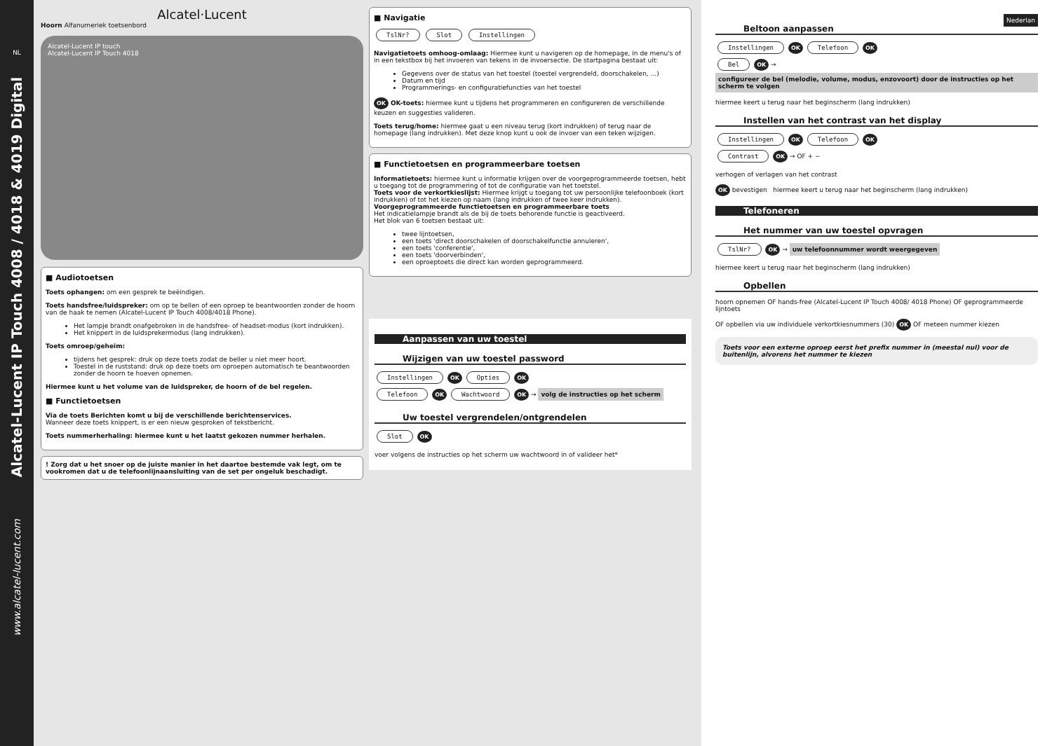NL
Alcatel-Lucent IP Touch 4008 / 4018 & 4019 Digital
www.alcatel-lucent.com
Alcatel·Lucent
Hoorn Alfanumeriek toetsenbord
Alcatel-Lucent IP touch
Alcatel-Lucent IP Touch 4018
■ Audiotoetsen
Toets ophangen: om een gesprek te beëindigen.
Toets handsfree/luidspreker: om op te bellen of een oproep te beantwoorden zonder de hoorn van de haak te nemen (Alcatel-Lucent IP Touch 4008/4018 Phone).
Het lampje brandt onafgebroken in de handsfree- of headset-modus (kort indrukken).
Het knippert in de luidsprekermodus (lang indrukken).
Toets omroep/geheim:
tijdens het gesprek: druk op deze toets zodat de beller u niet meer hoort.
Toestel in de ruststand: druk op deze toets om oproepen automatisch te beantwoorden zonder de hoorn te hoeven opnemen.
Hiermee kunt u het volume van de luidspreker, de hoorn of de bel regelen.
■ Functietoetsen
Via de toets Berichten komt u bij de verschillende berichtenservices.
Wanneer deze toets knippert, is er een nieuw gesproken of tekstbericht.
Toets nummerherhaling: hiermee kunt u het laatst gekozen nummer herhalen.
! Zorg dat u het snoer op de juiste manier in het daartoe bestemde vak legt, om te vookromen dat u de telefoonlijnaansluiting van de set per ongeluk beschadigt.
■ Navigatie
TslNr? Slot Instellingen
Navigatietoets omhoog-omlaag: Hiermee kunt u navigeren op de homepage, in de menu's of in een tekstbox bij het invoeren van tekens in de invoersectie. De startpagina bestaat uit:
Gegevens over de status van het toestel (toestel vergrendeld, doorschakelen, ...)
Datum en tijd
Programmerings- en configuratiefuncties van het toestel
OK OK-toets: hiermee kunt u tijdens het programmeren en configureren de verschillende keuzen en suggesties valideren.
Toets terug/home: hiermee gaat u een niveau terug (kort indrukken) of terug naar de homepage (lang indrukken). Met deze knop kunt u ook de invoer van een teken wijzigen.
■ Functietoetsen en programmeerbare toetsen
Informatietoets: hiermee kunt u informatie krijgen over de voorgeprogrammeerde toetsen, hebt u toegang tot de programmering of tot de configuratie van het toetstel.
Toets voor de verkortkieslijst: Hiermee krijgt u toegang tot uw persoonlijke telefoonboek (kort indrukken) of tot het kiezen op naam (lang indrukken of twee keer indrukken).
Voorgeprogrammeerde functietoetsen en programmeerbare toets
Het indicatielampje brandt als de bij de toets behorende functie is geactiveerd.
Het blok van 6 toetsen bestaat uit:
twee lijntoetsen,
een toets 'direct doorschakelen of doorschakelfunctie annuleren',
een toets 'conferentie',
een toets 'doorverbinden',
een oproeptoets die direct kan worden geprogrammeerd.
Aanpassen van uw toestel
Wijzigen van uw toestel password
Instellingen OK Opties OK
Telefoon OK Wachtwoord OK → volg de instructies op het scherm
Uw toestel vergrendelen/ontgrendelen
Slot OK
voer volgens de instructies op het scherm uw wachtwoord in of valideer het*
Nederlan
Beltoon aanpassen
Instellingen OK Telefoon OK
Bel OK → configureer de bel (melodie, volume, modus, enzovoort) door de instructies op het scherm te volgen
hiermee keert u terug naar het beginscherm (lang indrukken)
Instellen van het contrast van het display
Instellingen OK Telefoon OK
Contrast OK → OF + −
verhogen of verlagen van het contrast
OK bevestigen hiermee keert u terug naar het beginscherm (lang indrukken)
Telefoneren
Het nummer van uw toestel opvragen
TslNr? OK → uw telefoonnummer wordt weergegeven
hiermee keert u terug naar het beginscherm (lang indrukken)
Opbellen
hoorn opnemen OF hands-free (Alcatel-Lucent IP Touch 4008/ 4018 Phone) OF geprogrammeerde lijntoets
OF opbellen via uw individuele verkortkiesnummers (30) OK OF meteen nummer kiezen
Toets voor een externe oproep eerst het prefix nummer in (meestal nul) voor de buitenlijn, alvorens het nummer te kiezen